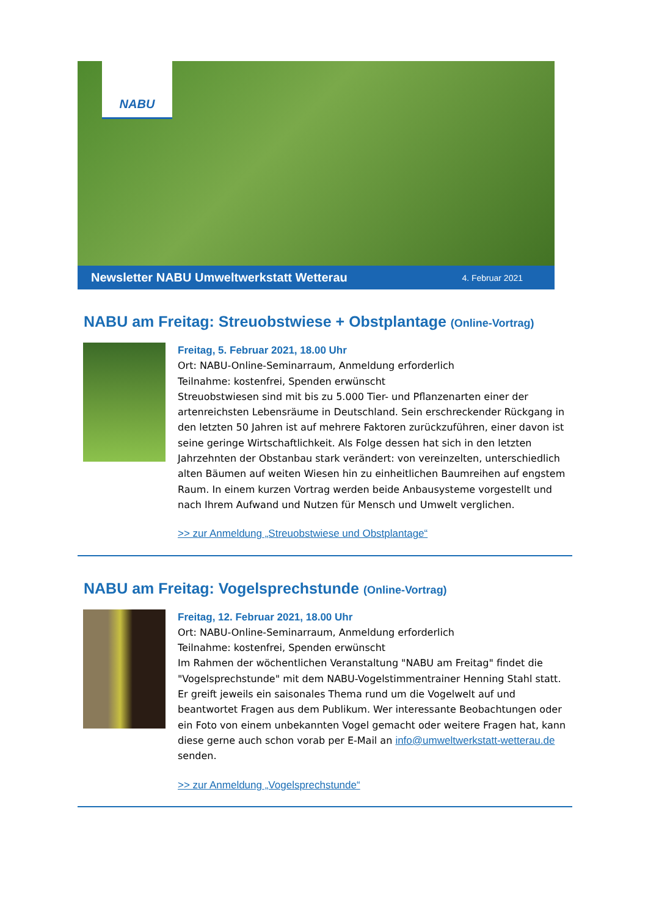NABU
Newsletter NABU Umweltwerkstatt Wetterau 4. Februar 2021
NABU am Freitag: Streuobstwiese + Obstplantage (Online-Vortrag)
Freitag, 5. Februar 2021, 18.00 Uhr
Ort: NABU-Online-Seminarraum, Anmeldung erforderlich
Teilnahme: kostenfrei, Spenden erwünscht
Streuobstwiesen sind mit bis zu 5.000 Tier- und Pflanzenarten einer der artenreichsten Lebensräume in Deutschland. Sein erschreckender Rückgang in den letzten 50 Jahren ist auf mehrere Faktoren zurückzuführen, einer davon ist seine geringe Wirtschaftlichkeit. Als Folge dessen hat sich in den letzten Jahrzehnten der Obstanbau stark verändert: von vereinzelten, unterschiedlich alten Bäumen auf weiten Wiesen hin zu einheitlichen Baumreihen auf engstem Raum. In einem kurzen Vortrag werden beide Anbausysteme vorgestellt und nach Ihrem Aufwand und Nutzen für Mensch und Umwelt verglichen.
>> zur Anmeldung „Streuobstwiese und Obstplantage“
NABU am Freitag: Vogelsprechstunde (Online-Vortrag)
Freitag, 12. Februar 2021, 18.00 Uhr
Ort: NABU-Online-Seminarraum, Anmeldung erforderlich
Teilnahme: kostenfrei, Spenden erwünscht
Im Rahmen der wöchentlichen Veranstaltung "NABU am Freitag" findet die "Vogelsprechstunde" mit dem NABU-Vogelstimmentrainer Henning Stahl statt. Er greift jeweils ein saisonales Thema rund um die Vogelwelt auf und beantwortet Fragen aus dem Publikum. Wer interessante Beobachtungen oder ein Foto von einem unbekannten Vogel gemacht oder weitere Fragen hat, kann diese gerne auch schon vorab per E-Mail an info@umweltwerkstatt-wetterau.de senden.
>> zur Anmeldung „Vogelsprechstunde“